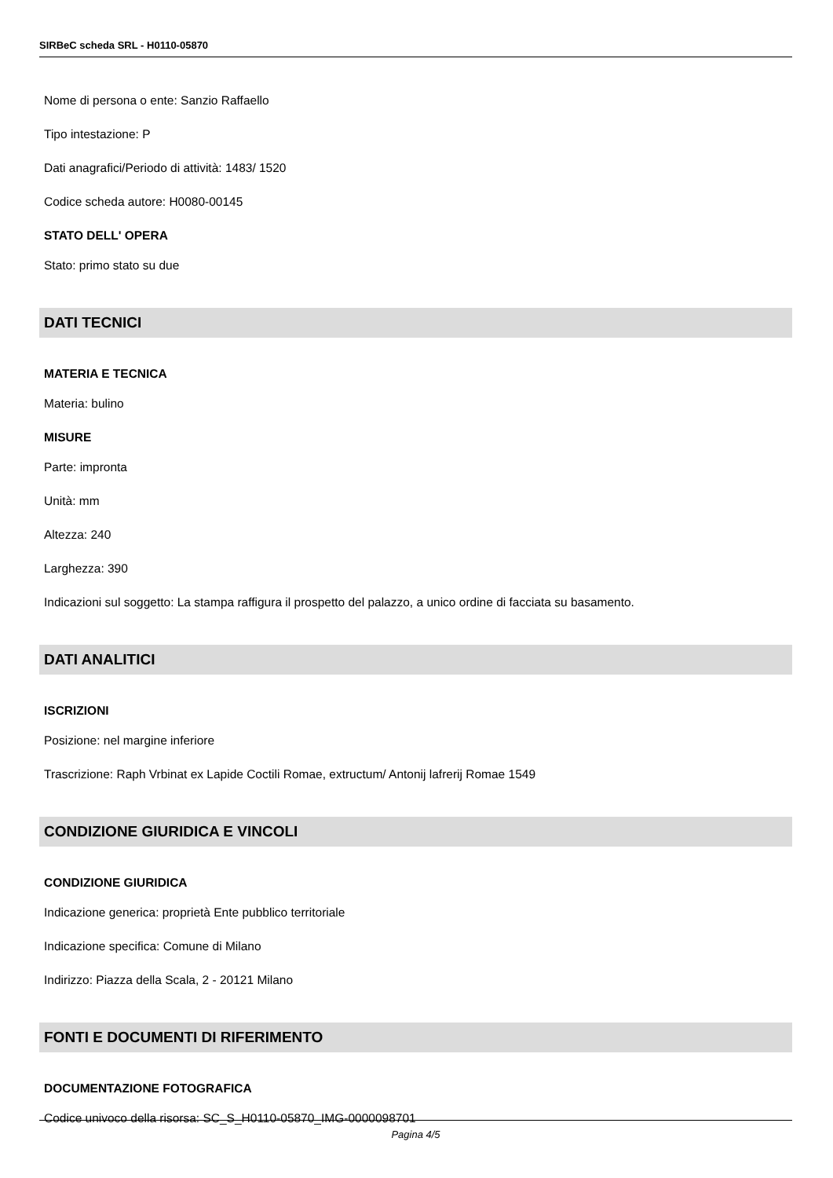SIRBeC scheda SRL - H0110-05870
Nome di persona o ente: Sanzio Raffaello
Tipo intestazione: P
Dati anagrafici/Periodo di attività: 1483/ 1520
Codice scheda autore: H0080-00145
STATO DELL' OPERA
Stato: primo stato su due
DATI TECNICI
MATERIA E TECNICA
Materia: bulino
MISURE
Parte: impronta
Unità: mm
Altezza: 240
Larghezza: 390
Indicazioni sul soggetto: La stampa raffigura il prospetto del palazzo, a unico ordine di facciata su basamento.
DATI ANALITICI
ISCRIZIONI
Posizione: nel margine inferiore
Trascrizione: Raph Vrbinat ex Lapide Coctili Romae, extructum/ Antonij lafrerij Romae 1549
CONDIZIONE GIURIDICA E VINCOLI
CONDIZIONE GIURIDICA
Indicazione generica: proprietà Ente pubblico territoriale
Indicazione specifica: Comune di Milano
Indirizzo: Piazza della Scala, 2 - 20121 Milano
FONTI E DOCUMENTI DI RIFERIMENTO
DOCUMENTAZIONE FOTOGRAFICA
Codice univoco della risorsa: SC_S_H0110-05870_IMG-0000098701
Pagina 4/5